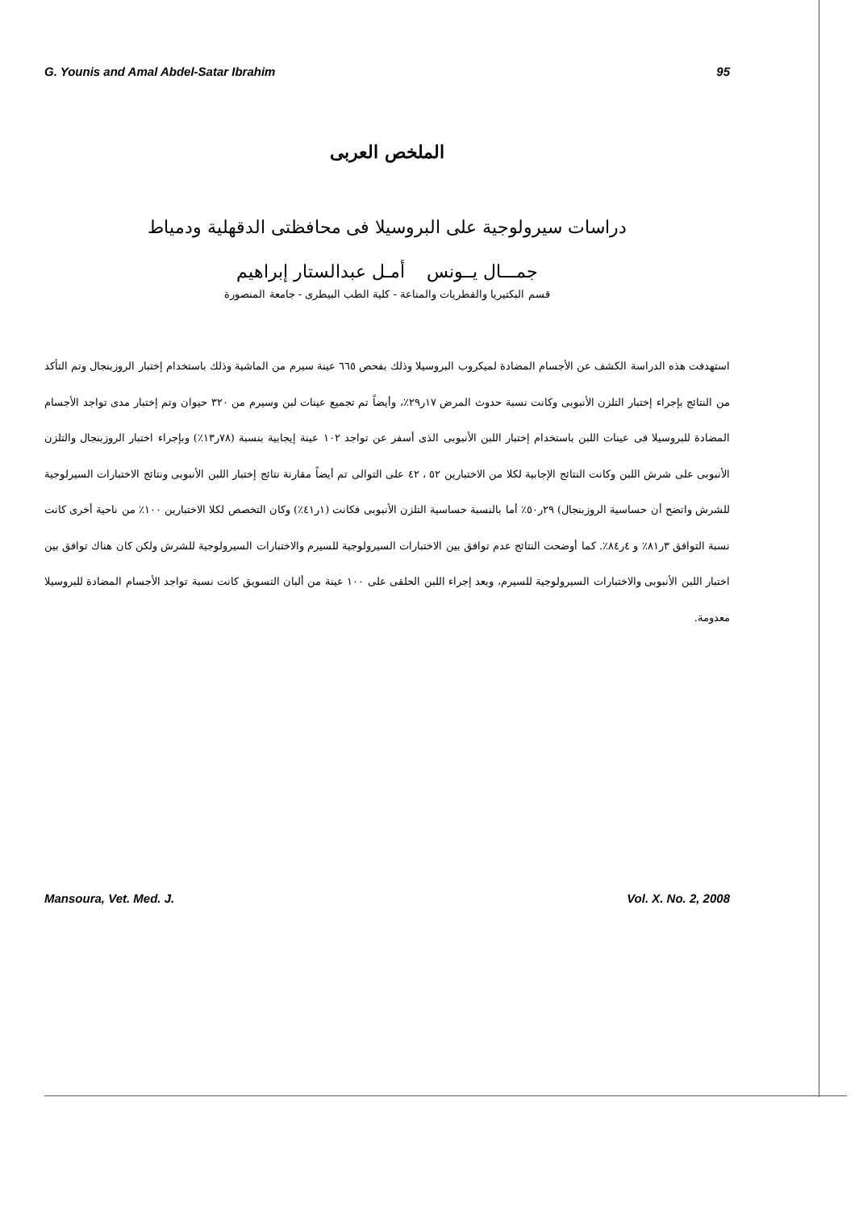G. Younis and Amal Abdel-Satar Ibrahim 95
الملخص العربى
دراسات سيرولوجية على البروسيلا فى محافظتى الدقهلية ودمياط
جمـــال يــونس أمـل عبدالستار إبراهيم
قسم البكتيريا والفطريات والمناعة - كلية الطب البيطرى - جامعة المنصورة
استهدفت هذه الدراسة الكشف عن الأجسام المضادة لميكروب البروسيلا وذلك بفحص ٦٦٥ عينة سيرم من الماشية وذلك باستخدام إختبار الروزبنجال وتم التأكد من النتائج بإجراء إختبار التلزن الأنبوبى وكانت نسبة حدوث المرض ١٧ر٢٩٪، وأيضاً تم تجميع عينات لبن وسيرم من ٣٢٠ حيوان وتم إختبار مدى تواجد الأجسام المضادة للبروسيلا فى عينات اللبن باستخدام إختبار اللبن الأنبوبى الذى أسفر عن تواجد ١٠٢ عينة إيجابية بنسبة (٧٨ر١٣٪) وبإجراء اختبار الروزبنجال والتلزن الأنبوبى على شرش اللبن وكانت النتائج الإجابية لكلا من الاختبارين ٥٢ ، ٤٢ على التوالى تم أيضاً مقارنة نتائج إختبار اللبن الأنبوبى ونتائج الاختبارات السيرلوجية للشرش واتضح أن حساسية الروزبنجال) ٢٩ر٥٠٪ أما بالنسبة حساسية التلزن الأنبوبى فكانت (١ر٤١٪) وكان التخصص لكلا الاختبارين ١٠٠٪ من ناحية أخرى كانت نسبة التوافق ٣ر٨١٪ و ٤ر٨٤٪. كما أوضحت النتائج عدم توافق بين الاختبارات السيرولوجية للسيرم والاختبارات السيرولوجية للشرش ولكن كان هناك توافق بين اختبار اللبن الأنبوبى والاختبارات السيرولوجية للسيرم، وبعد إجراء اللبن الحلقى على ١٠٠ عينة من ألبان التسويق كانت نسبة تواجد الأجسام المضادة للبروسيلا معدومة.
Mansoura, Vet. Med. J. Vol. X. No. 2, 2008